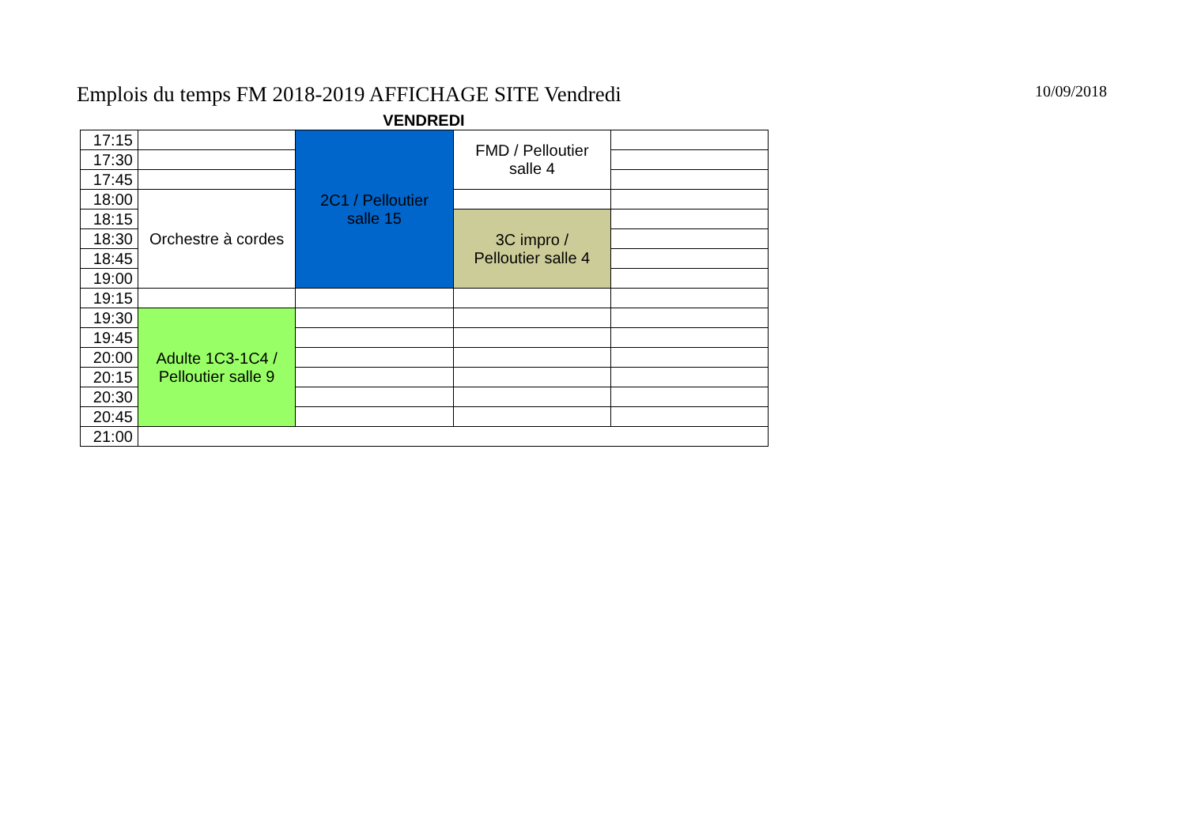Emplois du temps FM 2018-2019 AFFICHAGE SITE Vendredi
10/09/2018
VENDREDI
| 17:15 | | 2C1 / Pelloutier salle 15 | FMD / Pelloutier salle 4 | |
| 17:30 | | | | |
| 17:45 | | | | |
| 18:00 | Orchestre à cordes | | | |
| 18:15 | | | 3C impro / Pelloutier salle 4 | |
| 18:30 | | | | |
| 18:45 | | | | |
| 19:00 | | | | |
| 19:15 | | | | |
| 19:30 | Adulte 1C3-1C4 / Pelloutier salle 9 | | | |
| 19:45 | | | | |
| 20:00 | | | | |
| 20:15 | | | | |
| 20:30 | | | | |
| 20:45 | | | | |
| 21:00 | | | | |